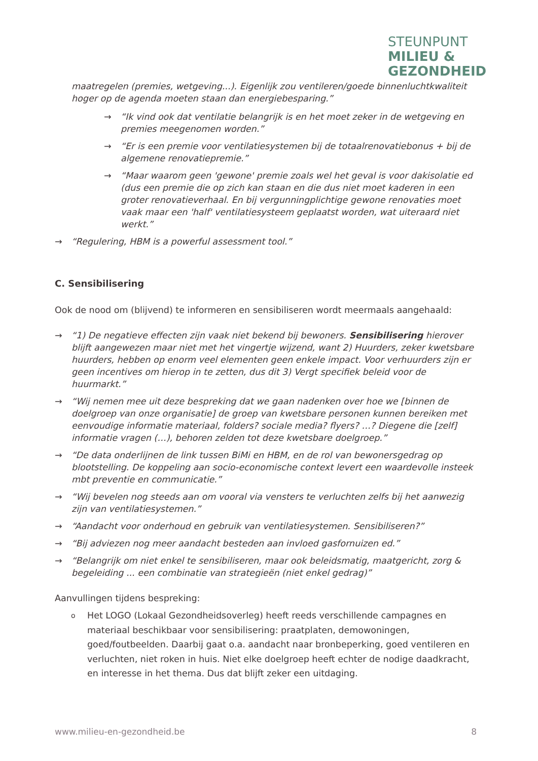STEUNPUNT
MILIEU &
GEZONDHEID
maatregelen (premies, wetgeving...). Eigenlijk zou ventileren/goede binnenluchtkwaliteit hoger op de agenda moeten staan dan energiebesparing.”
→ “Ik vind ook dat ventilatie belangrijk is en het moet zeker in de wetgeving en premies meegenomen worden.”
→ “Er is een premie voor ventilatiesystemen bij de totaalrenovatiebonus + bij de algemene renovatiepremie.”
→ “Maar waarom geen 'gewone' premie zoals wel het geval is voor dakisolatie ed (dus een premie die op zich kan staan en die dus niet moet kaderen in een groter renovatieverhaal. En bij vergunningplichtige gewone renovaties moet vaak maar een 'half' ventilatiesysteem geplaatst worden, wat uiteraard niet werkt.”
→ “Regulering, HBM is a powerful assessment tool.”
C. Sensibilisering
Ook de nood om (blijvend) te informeren en sensibiliseren wordt meermaals aangehaald:
→ “1) De negatieve effecten zijn vaak niet bekend bij bewoners. Sensibilisering hierover blijft aangewezen maar niet met het vingertje wijzend, want 2) Huurders, zeker kwetsbare huurders, hebben op enorm veel elementen geen enkele impact. Voor verhuurders zijn er geen incentives om hierop in te zetten, dus dit 3) Vergt specifiek beleid voor de huurmarkt.”
→ “Wij nemen mee uit deze bespreking dat we gaan nadenken over hoe we [binnen de doelgroep van onze organisatie] de groep van kwetsbare personen kunnen bereiken met eenvoudige informatie materiaal, folders? sociale media? flyers? …? Diegene die [zelf] informatie vragen (…), behoren zelden tot deze kwetsbare doelgroep.”
→ “De data onderlijnen de link tussen BiMi en HBM, en de rol van bewonersgedrag op blootstelling. De koppeling aan socio-economische context levert een waardevolle insteek mbt preventie en communicatie.”
→ “Wij bevelen nog steeds aan om vooral via vensters te verluchten zelfs bij het aanwezig zijn van ventilatiesystemen.”
→ “Aandacht voor onderhoud en gebruik van ventilatiesystemen. Sensibiliseren?”
→ “Bij adviezen nog meer aandacht besteden aan invloed gasfornuizen ed.”
→ “Belangrijk om niet enkel te sensibiliseren, maar ook beleidsmatig, maatgericht, zorg & begeleiding ... een combinatie van strategieën (niet enkel gedrag)”
Aanvullingen tijdens bespreking:
o Het LOGO (Lokaal Gezondheidsoverleg) heeft reeds verschillende campagnes en materiaal beschikbaar voor sensibilisering: praatplaten, demowoningen, goed/foutbeelden. Daarbij gaat o.a. aandacht naar bronbeperking, goed ventileren en verluchten, niet roken in huis. Niet elke doelgroep heeft echter de nodige daadkracht, en interesse in het thema. Dus dat blijft zeker een uitdaging.
www.milieu-en-gezondheid.be 8